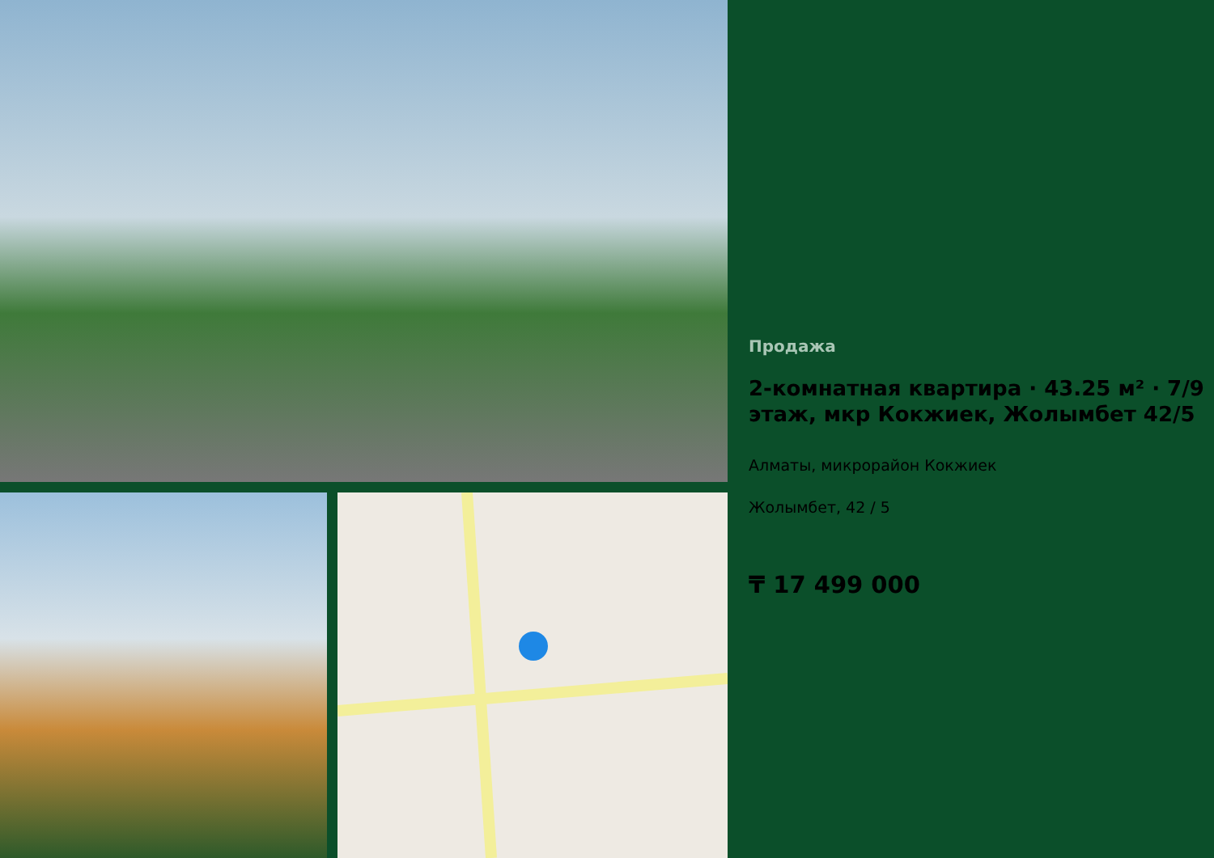Продажа
2-комнатная квартира · 43.25 м² · 7/9 этаж, мкр Кокжиек, Жолымбет 42/5
Алматы, микрорайон Кокжиек
Жолымбет, 42 / 5
₸ 17 499 000